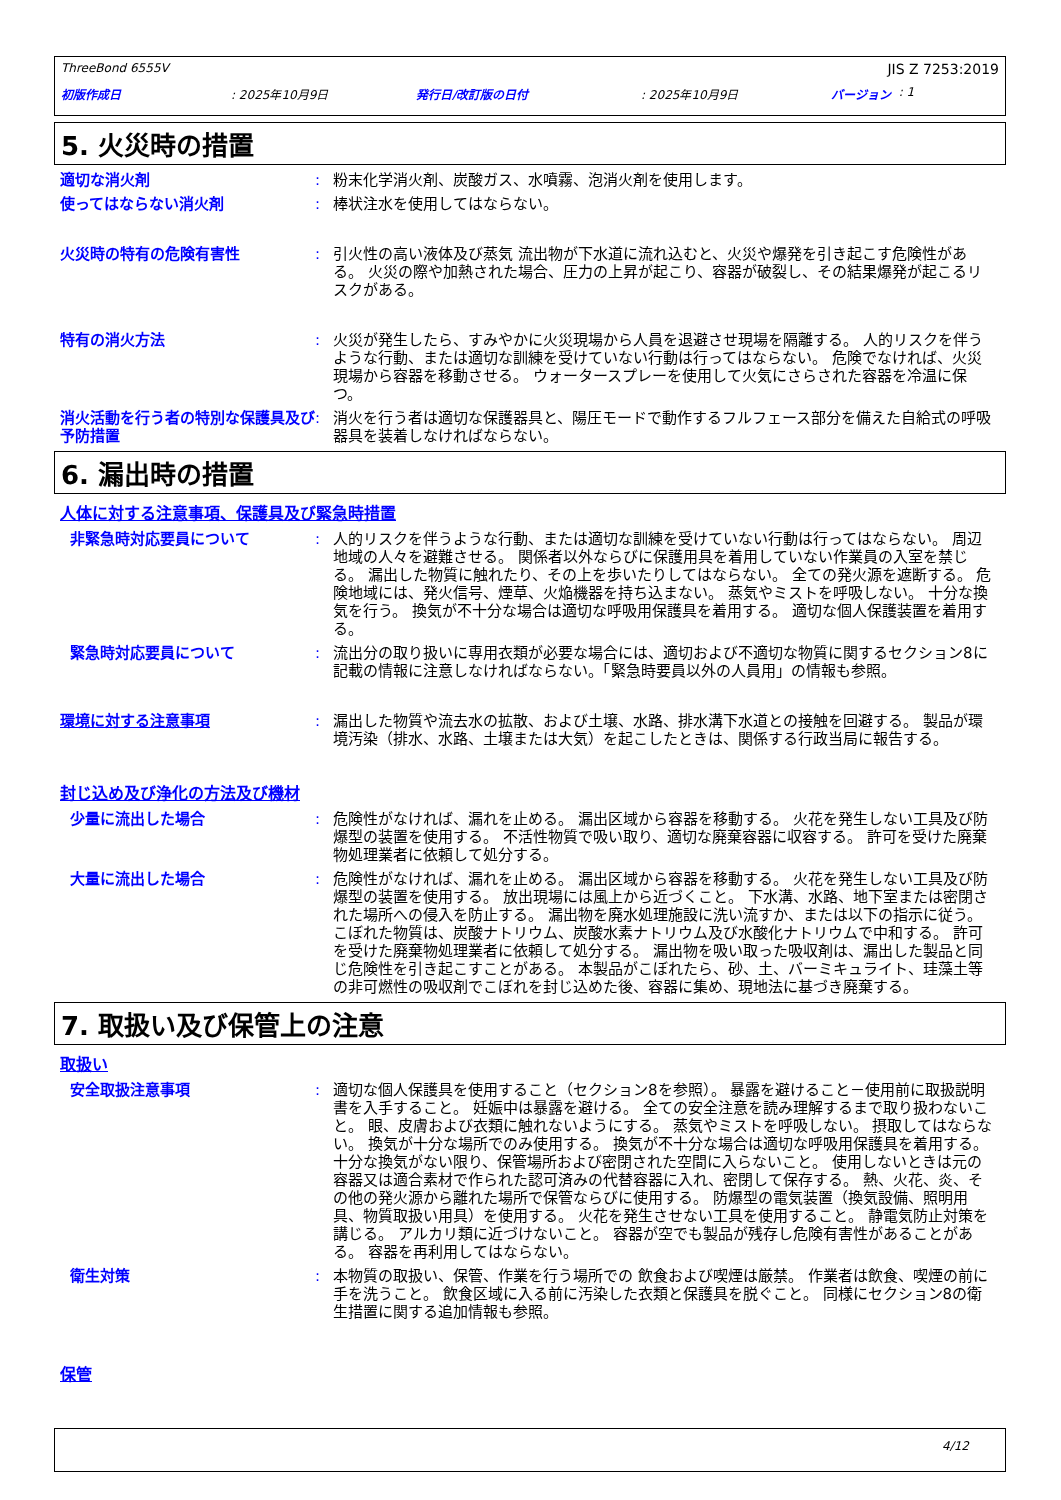ThreeBond 6555V JIS Z 7253:2019
初版作成日: 2025年10月9日 発行日/改訂版の日付: 2025年10月9日 バージョン : 1
5. 火災時の措置
適切な消火剤 : 粉末化学消火剤、炭酸ガス、水噴霧、泡消火剤を使用します。
使ってはならない消火剤 : 棒状注水を使用してはならない。
火災時の特有の危険有害性 : 引火性の高い液体及び蒸気 流出物が下水道に流れ込むと、火災や爆発を引き起こす危険性がある。 火災の際や加熱された場合、圧力の上昇が起こり、容器が破裂し、その結果爆発が起こるリスクがある。
特有の消火方法 : 火災が発生したら、すみやかに火災現場から人員を退避させ現場を隔離する。 人的リスクを伴うような行動、または適切な訓練を受けていない行動は行ってはならない。 危険でなければ、火災現場から容器を移動させる。 ウォータースプレーを使用して火気にさらされた容器を冷温に保つ。
消火活動を行う者の特別な保護具及び予防措置
: 消火を行う者は適切な保護器具と、陽圧モードで動作するフルフェース部分を備えた自給式の呼吸器具を装着しなければならない。
6. 漏出時の措置
人体に対する注意事項、保護具及び緊急時措置
非緊急時対応要員について : 人的リスクを伴うような行動、または適切な訓練を受けていない行動は行ってはならない。 周辺地域の人々を避難させる。 関係者以外ならびに保護用具を着用していない作業員の入室を禁じる。 漏出した物質に触れたり、その上を歩いたりしてはならない。 全ての発火源を遮断する。 危険地域には、発火信号、煙草、火焔機器を持ち込まない。 蒸気やミストを呼吸しない。 十分な換気を行う。 換気が不十分な場合は適切な呼吸用保護具を着用する。 適切な個人保護装置を着用する。
緊急時対応要員について : 流出分の取り扱いに専用衣類が必要な場合には、適切および不適切な物質に関するセクション8に記載の情報に注意しなければならない。「緊急時要員以外の人員用」の情報も参照。
環境に対する注意事項 : 漏出した物質や流去水の拡散、および土壌、水路、排水溝下水道との接触を回避する。 製品が環境汚染（排水、水路、土壌または大気）を起こしたときは、関係する行政当局に報告する。
封じ込め及び浄化の方法及び機材
少量に流出した場合 : 危険性がなければ、漏れを止める。 漏出区域から容器を移動する。 火花を発生しない工具及び防爆型の装置を使用する。 不活性物質で吸い取り、適切な廃棄容器に収容する。 許可を受けた廃棄物処理業者に依頼して処分する。
大量に流出した場合 : 危険性がなければ、漏れを止める。 漏出区域から容器を移動する。 火花を発生しない工具及び防爆型の装置を使用する。 放出現場には風上から近づくこと。 下水溝、水路、地下室または密閉された場所への侵入を防止する。 漏出物を廃水処理施設に洗い流すか、または以下の指示に従う。 こぼれた物質は、炭酸ナトリウム、炭酸水素ナトリウム及び水酸化ナトリウムで中和する。 許可を受けた廃棄物処理業者に依頼して処分する。 漏出物を吸い取った吸収剤は、漏出した製品と同じ危険性を引き起こすことがある。 本製品がこぼれたら、砂、土、バーミキュライト、珪藻土等の非可燃性の吸収剤でこぼれを封じ込めた後、容器に集め、現地法に基づき廃棄する。
7. 取扱い及び保管上の注意
取扱い
安全取扱注意事項 : 適切な個人保護具を使用すること（セクション8を参照）。 暴露を避けること－使用前に取扱説明書を入手すること。 妊娠中は暴露を避ける。 全ての安全注意を読み理解するまで取り扱わないこと。 眼、皮膚および衣類に触れないようにする。 蒸気やミストを呼吸しない。 摂取してはならない。 換気が十分な場所でのみ使用する。 換気が不十分な場合は適切な呼吸用保護具を着用する。 十分な換気がない限り、保管場所および密閉された空間に入らないこと。 使用しないときは元の容器又は適合素材で作られた認可済みの代替容器に入れ、密閉して保存する。 熱、火花、炎、その他の発火源から離れた場所で保管ならびに使用する。 防爆型の電気装置（換気設備、照明用具、物質取扱い用具）を使用する。 火花を発生させない工具を使用すること。 静電気防止対策を講じる。 アルカリ類に近づけないこと。 容器が空でも製品が残存し危険有害性があることがある。 容器を再利用してはならない。
衛生対策 : 本物質の取扱い、保管、作業を行う場所での 飲食および喫煙は厳禁。 作業者は飲食、喫煙の前に手を洗うこと。 飲食区域に入る前に汚染した衣類と保護具を脱ぐこと。 同様にセクション8の衛生措置に関する追加情報も参照。
保管
4/12